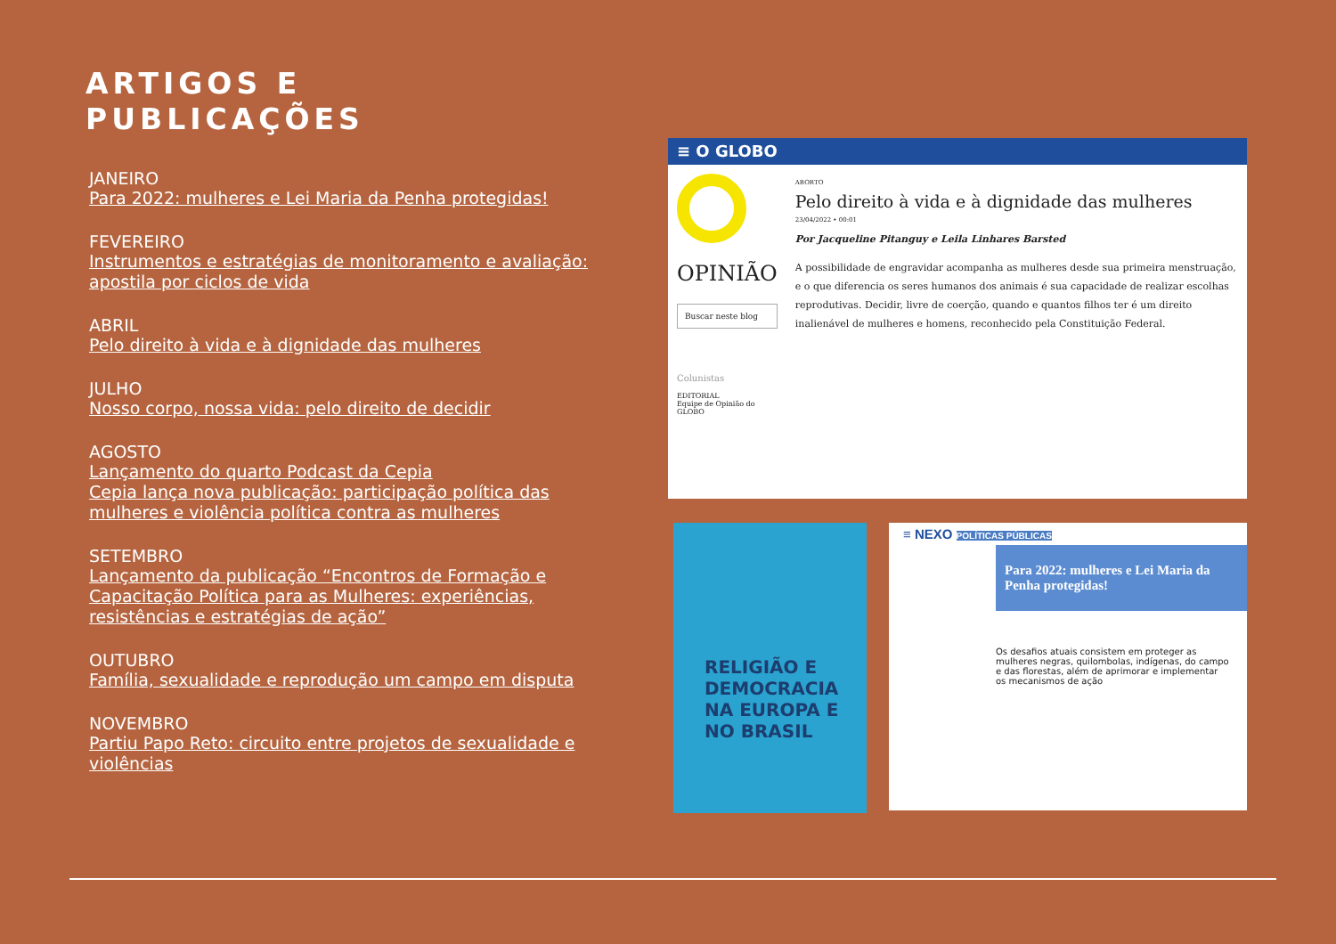ARTIGOS E
PUBLICAÇÕES
JANEIRO
Para 2022: mulheres e Lei Maria da Penha protegidas!
FEVEREIRO
Instrumentos e estratégias de monitoramento e avaliação: apostila por ciclos de vida
ABRIL
Pelo direito à vida e à dignidade das mulheres
JULHO
Nosso corpo, nossa vida: pelo direito de decidir
AGOSTO
Lançamento do quarto Podcast da Cepia
Cepia lança nova publicação: participação política das mulheres e violência política contra as mulheres
SETEMBRO
Lançamento da publicação “Encontros de Formação e Capacitação Política para as Mulheres: experiências, resistências e estratégias de ação”
OUTUBRO
Família, sexualidade e reprodução um campo em disputa
NOVEMBRO
Partiu Papo Reto: circuito entre projetos de sexualidade e violências
≡ O GLOBO
OPINIÃO
Buscar neste blog
Colunistas
EDITORIAL
Equipe de Opinião do GLOBO
ABORTO
Pelo direito à vida e à dignidade das mulheres
23/04/2022 • 00:01
Por Jacqueline Pitanguy e Leila Linhares Barsted
A possibilidade de engravidar acompanha as mulheres desde sua primeira menstruação, e o que diferencia os seres humanos dos animais é sua capacidade de realizar escolhas reprodutivas. Decidir, livre de coerção, quando e quantos filhos ter é um direito inalienável de mulheres e homens, reconhecido pela Constituição Federal.
RELIGIÃO E DEMOCRACIA NA EUROPA E NO BRASIL
≡ NEXO POLÍTICAS PÚBLICAS
Para 2022: mulheres e Lei Maria da Penha protegidas!
Os desafios atuais consistem em proteger as mulheres negras, quilombolas, indígenas, do campo e das florestas, além de aprimorar e implementar os mecanismos de ação